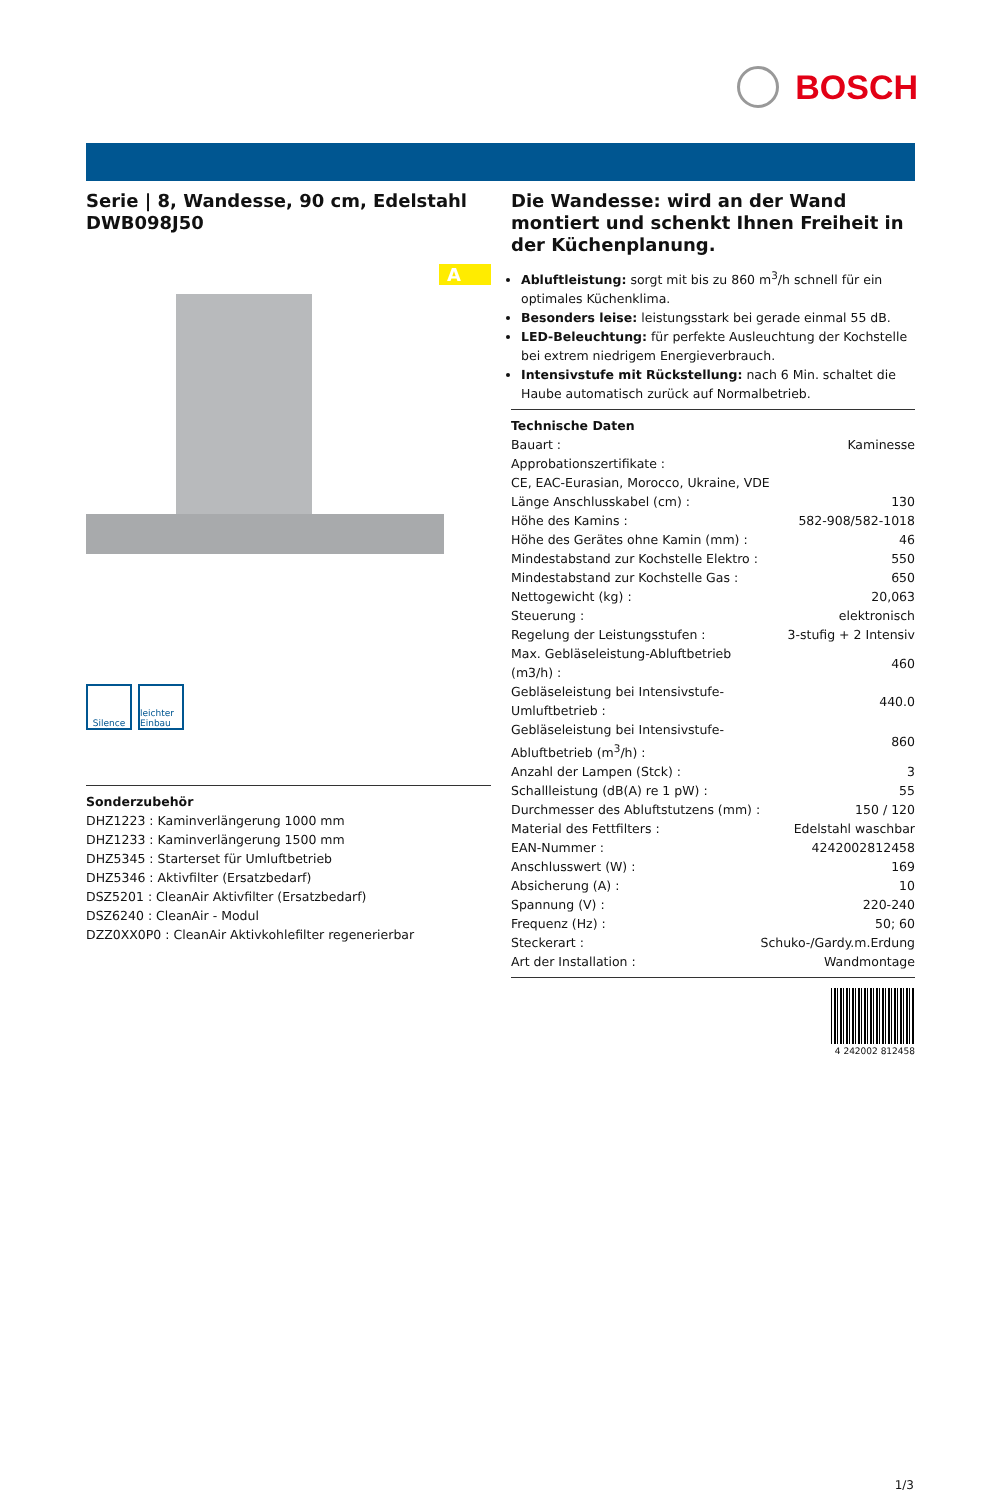BOSCH
Serie | 8, Wandesse, 90 cm, Edelstahl
DWB098J50
A
Silence leichter Einbau
Sonderzubehör
DHZ1223 : Kaminverlängerung 1000 mm
DHZ1233 : Kaminverlängerung 1500 mm
DHZ5345 : Starterset für Umluftbetrieb
DHZ5346 : Aktivfilter (Ersatzbedarf)
DSZ5201 : CleanAir Aktivfilter (Ersatzbedarf)
DSZ6240 : CleanAir - Modul
DZZ0XX0P0 : CleanAir Aktivkohlefilter regenerierbar
Die Wandesse: wird an der Wand montiert und schenkt Ihnen Freiheit in der Küchenplanung.
Abluftleistung: sorgt mit bis zu 860 m<sup>3</sup>/h schnell für ein optimales Küchenklima.
Besonders leise: leistungsstark bei gerade einmal 55 dB.
LED-Beleuchtung: für perfekte Ausleuchtung der Kochstelle bei extrem niedrigem Energieverbrauch.
Intensivstufe mit Rückstellung: nach 6 Min. schaltet die Haube automatisch zurück auf Normalbetrieb.
Technische Daten
| Bauart : | Kaminesse |
| Approbationszertifikate : | |
| CE, EAC-Eurasian, Morocco, Ukraine, VDE | |
| Länge Anschlusskabel (cm) : | 130 |
| Höhe des Kamins : | 582-908/582-1018 |
| Höhe des Gerätes ohne Kamin (mm) : | 46 |
| Mindestabstand zur Kochstelle Elektro : | 550 |
| Mindestabstand zur Kochstelle Gas : | 650 |
| Nettogewicht (kg) : | 20,063 |
| Steuerung : | elektronisch |
| Regelung der Leistungsstufen : | 3-stufig + 2 Intensiv |
| Max. Gebläseleistung-Abluftbetrieb (m3/h) : | 460 |
| Gebläseleistung bei Intensivstufe-Umluftbetrieb : | 440.0 |
| Gebläseleistung bei Intensivstufe-Abluftbetrieb (m<sup>3</sup>/h) : | 860 |
| Anzahl der Lampen (Stck) : | 3 |
| Schallleistung (dB(A) re 1 pW) : | 55 |
| Durchmesser des Abluftstutzens (mm) : | 150 / 120 |
| Material des Fettfilters : | Edelstahl waschbar |
| EAN-Nummer : | 4242002812458 |
| Anschlusswert (W) : | 169 |
| Absicherung (A) : | 10 |
| Spannung (V) : | 220-240 |
| Frequenz (Hz) : | 50; 60 |
| Steckerart : | Schuko-/Gardy.m.Erdung |
| Art der Installation : | Wandmontage |
4 242002 812458
1/3